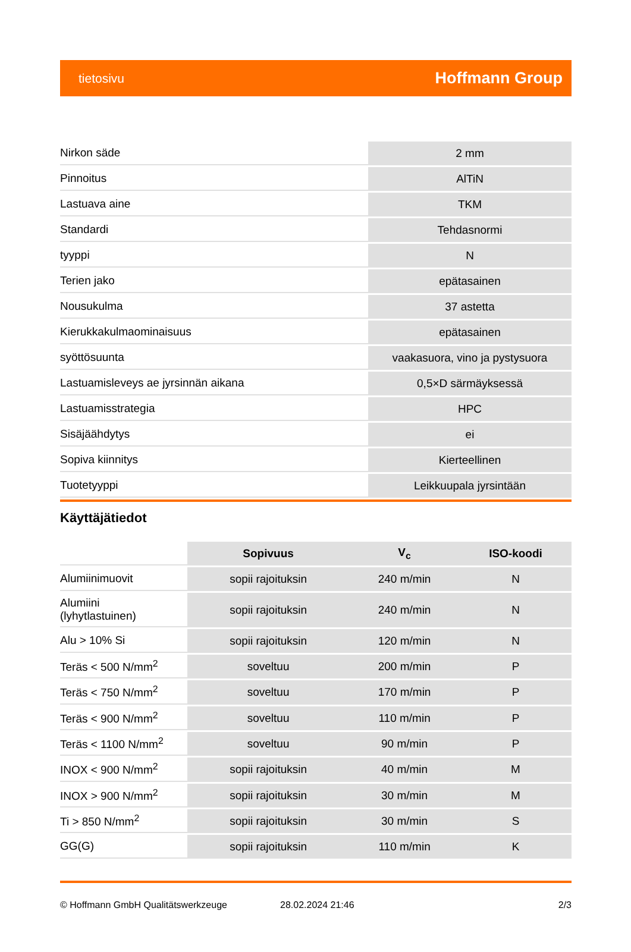tietosivu Hoffmann Group
| Nirkon säde | 2 mm |
| Pinnoitus | AlTiN |
| Lastuava aine | TKM |
| Standardi | Tehdasnormi |
| tyyppi | N |
| Terien jako | epätasainen |
| Nousukulma | 37 astetta |
| Kierukkakulmaominaisuus | epätasainen |
| syöttösuunta | vaakasuora, vino ja pystysuora |
| Lastuamisleveys ae jyrsinnän aikana | 0,5×D särmäyksessä |
| Lastuamisstrategia | HPC |
| Sisäjäähdytys | ei |
| Sopiva kiinnitys | Kierteellinen |
| Tuotetyyppi | Leikkuupala jyrsintään |
Käyttäjätiedot
| | Sopivuus | V<sub>c</sub> | ISO-koodi |
| --- | --- | --- | --- |
| Alumiinimuovit | sopii rajoituksin | 240 m/min | N |
| Alumiini (lyhytlastuinen) | sopii rajoituksin | 240 m/min | N |
| Alu > 10% Si | sopii rajoituksin | 120 m/min | N |
| Teräs < 500 N/mm<sup>2</sup> | soveltuu | 200 m/min | P |
| Teräs < 750 N/mm<sup>2</sup> | soveltuu | 170 m/min | P |
| Teräs < 900 N/mm<sup>2</sup> | soveltuu | 110 m/min | P |
| Teräs < 1100 N/mm<sup>2</sup> | soveltuu | 90 m/min | P |
| INOX < 900 N/mm<sup>2</sup> | sopii rajoituksin | 40 m/min | M |
| INOX > 900 N/mm<sup>2</sup> | sopii rajoituksin | 30 m/min | M |
| Ti > 850 N/mm<sup>2</sup> | sopii rajoituksin | 30 m/min | S |
| GG(G) | sopii rajoituksin | 110 m/min | K |
© Hoffmann GmbH Qualitätswerkzeuge 28.02.2024 21:46 2/3